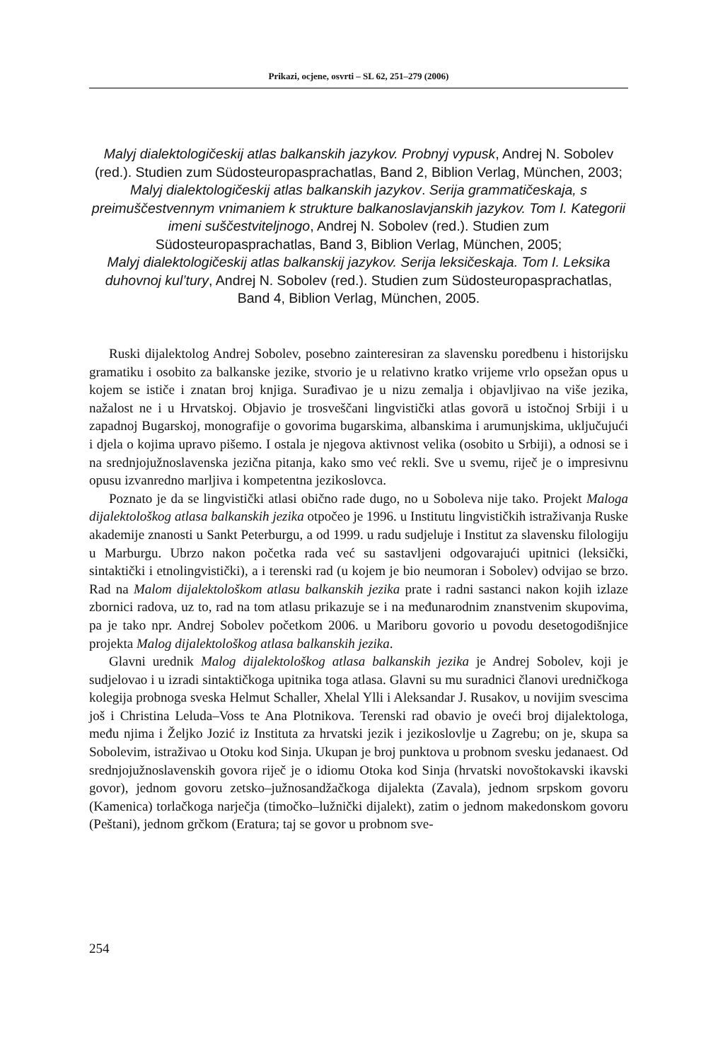Prikazi, ocjene, osvrti – SL 62, 251–279 (2006)
Malyj dialektologičeskij atlas balkanskih jazykov. Probnyj vypusk, Andrej N. Sobolev (red.). Studien zum Südosteuropasprachatlas, Band 2, Biblion Verlag, München, 2003;
Malyj dialektologičeskij atlas balkanskih jazykov. Serija grammatičeskaja, s preimuščestvennym vnimaniem k strukture balkanoslavjanskih jazykov. Tom I. Kategorii imeni suščestviteljnogo, Andrej N. Sobolev (red.). Studien zum Südosteuropasprachatlas, Band 3, Biblion Verlag, München, 2005;
Malyj dialektologičeskij atlas balkanskij jazykov. Serija leksičeskaja. Tom I. Leksika duhovnoj kul’tury, Andrej N. Sobolev (red.). Studien zum Südosteuropasprachatlas, Band 4, Biblion Verlag, München, 2005.
Ruski dijalektolog Andrej Sobolev, posebno zainteresiran za slavensku poredbenu i historijsku gramatiku i osobito za balkanske jezike, stvorio je u relativno kratko vrijeme vrlo opsežan opus u kojem se ističe i znatan broj knjiga. Surađivao je u nizu zemalja i objavljivao na više jezika, nažalost ne i u Hrvatskoj. Objavio je trosveščani lingvistički atlas govorā u istočnoj Srbiji i u zapadnoj Bugarskoj, monografije o govorima bugarskima, albanskima i arumunjskima, uključujući i djela o kojima upravo pišemo. I ostala je njegova aktivnost velika (osobito u Srbiji), a odnosi se i na srednjojužnoslavenska jezična pitanja, kako smo već rekli. Sve u svemu, riječ je o impresivnu opusu izvanredno marljiva i kompetentna jezikoslovca.
Poznato je da se lingvistički atlasi obično rade dugo, no u Soboleva nije tako. Projekt Maloga dijalektološkog atlasa balkanskih jezika otpočeo je 1996. u Institutu lingvističkih istraživanja Ruske akademije znanosti u Sankt Peterburgu, a od 1999. u radu sudjeluje i Institut za slavensku filologiju u Marburgu. Ubrzo nakon početka rada već su sastavljeni odgovarajući upitnici (leksički, sintaktički i etnolingvistički), a i terenski rad (u kojem je bio neumoran i Sobolev) odvijao se brzo. Rad na Malom dijalektološkom atlasu balkanskih jezika prate i radni sastanci nakon kojih izlaze zbornici radova, uz to, rad na tom atlasu prikazuje se i na međunarodnim znanstvenim skupovima, pa je tako npr. Andrej Sobolev početkom 2006. u Mariboru govorio u povodu desetogodišnjice projekta Malog dijalektološkog atlasa balkanskih jezika.
Glavni urednik Malog dijalektološkog atlasa balkanskih jezika je Andrej Sobolev, koji je sudjelovao i u izradi sintaktičkoga upitnika toga atlasa. Glavni su mu suradnici članovi uredničkoga kolegija probnoga sveska Helmut Schaller, Xhelal Ylli i Aleksandar J. Rusakov, u novijim svescima još i Christina Leluda–Voss te Ana Plotnikova. Terenski rad obavio je oveći broj dijalektologa, među njima i Željko Jozić iz Instituta za hrvatski jezik i jezikoslovlje u Zagrebu; on je, skupa sa Sobolevim, istraživao u Otoku kod Sinja. Ukupan je broj punktova u probnom svesku jedanaest. Od srednjojužnoslavenskih govora riječ je o idiomu Otoka kod Sinja (hrvatski novoštokavski ikavski govor), jednom govoru zetsko–južnosandžačkoga dijalekta (Zavala), jednom srpskom govoru (Kamenica) torlačkoga narječja (timočko–lužnički dijalekt), zatim o jednom makedonskom govoru (Peštani), jednom grčkom (Eratura; taj se govor u probnom sve-
254